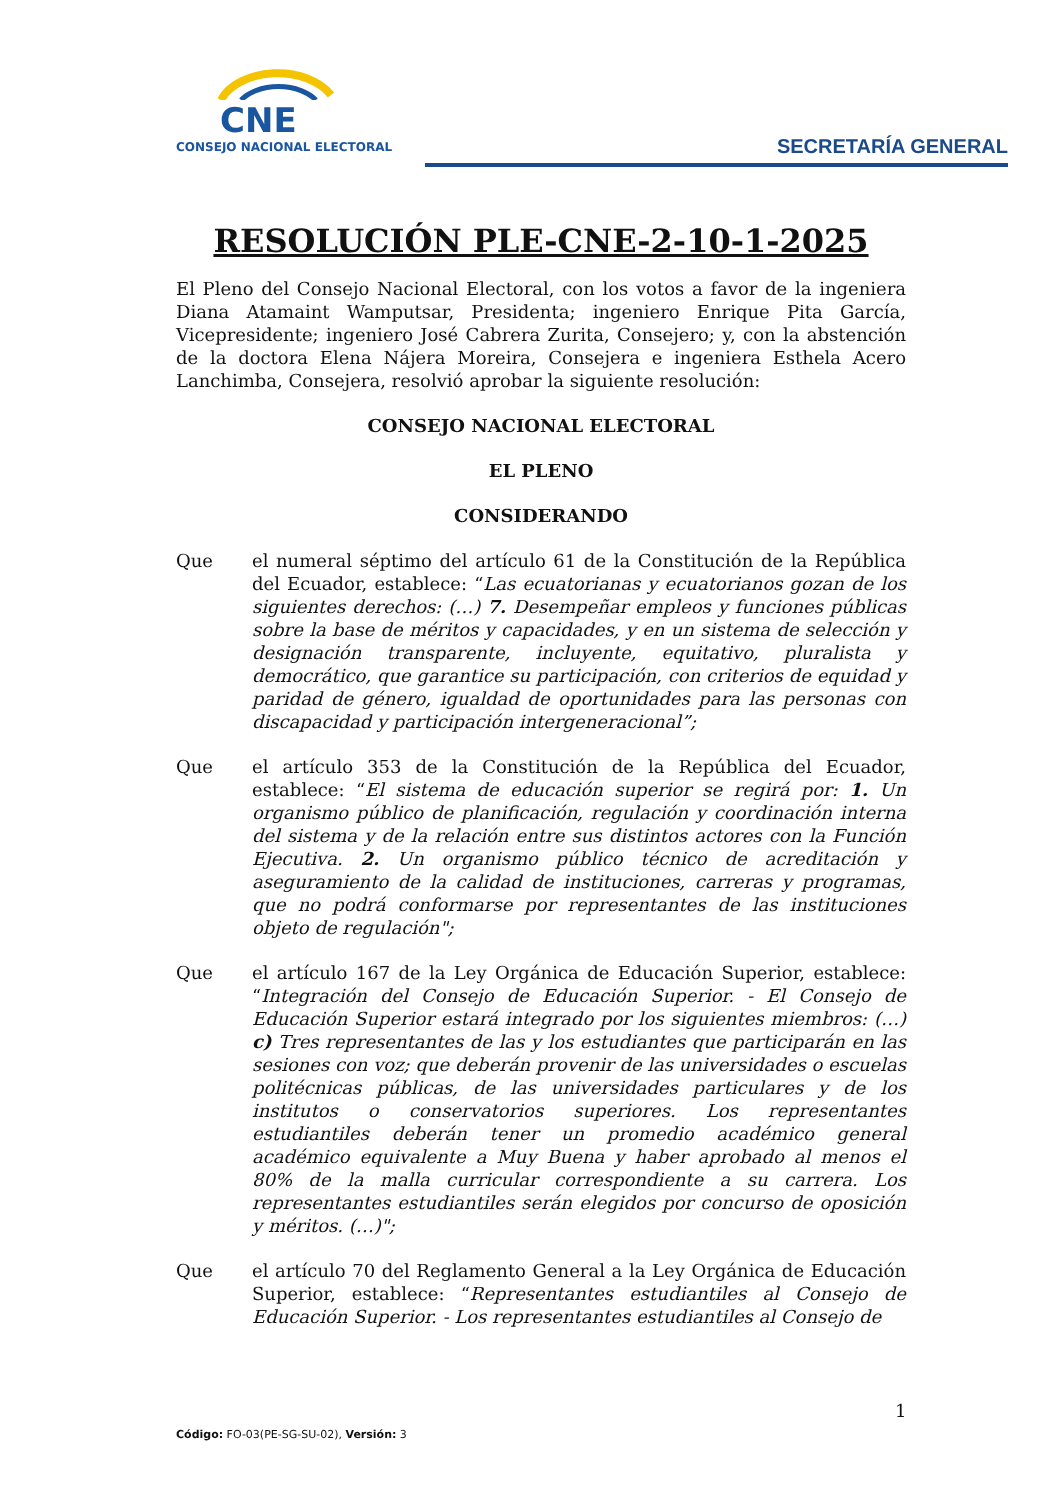CNE
CONSEJO NACIONAL ELECTORAL
SECRETARÍA GENERAL
RESOLUCIÓN PLE-CNE-2-10-1-2025
El Pleno del Consejo Nacional Electoral, con los votos a favor de la ingeniera Diana Atamaint Wamputsar, Presidenta; ingeniero Enrique Pita García, Vicepresidente; ingeniero José Cabrera Zurita, Consejero; y, con la abstención de la doctora Elena Nájera Moreira, Consejera e ingeniera Esthela Acero Lanchimba, Consejera, resolvió aprobar la siguiente resolución:
CONSEJO NACIONAL ELECTORAL
EL PLENO
CONSIDERANDO
Que el numeral séptimo del artículo 61 de la Constitución de la República del Ecuador, establece: “Las ecuatorianas y ecuatorianos gozan de los siguientes derechos: (…) 7. Desempeñar empleos y funciones públicas sobre la base de méritos y capacidades, y en un sistema de selección y designación transparente, incluyente, equitativo, pluralista y democrático, que garantice su participación, con criterios de equidad y paridad de género, igualdad de oportunidades para las personas con discapacidad y participación intergeneracional”;
Que el artículo 353 de la Constitución de la República del Ecuador, establece: “El sistema de educación superior se regirá por: 1. Un organismo público de planificación, regulación y coordinación interna del sistema y de la relación entre sus distintos actores con la Función Ejecutiva. 2. Un organismo público técnico de acreditación y aseguramiento de la calidad de instituciones, carreras y programas, que no podrá conformarse por representantes de las instituciones objeto de regulación";
Que el artículo 167 de la Ley Orgánica de Educación Superior, establece: “Integración del Consejo de Educación Superior. - El Consejo de Educación Superior estará integrado por los siguientes miembros: (…) c) Tres representantes de las y los estudiantes que participarán en las sesiones con voz; que deberán provenir de las universidades o escuelas politécnicas públicas, de las universidades particulares y de los institutos o conservatorios superiores. Los representantes estudiantiles deberán tener un promedio académico general académico equivalente a Muy Buena y haber aprobado al menos el 80% de la malla curricular correspondiente a su carrera. Los representantes estudiantiles serán elegidos por concurso de oposición y méritos. (…)";
Que el artículo 70 del Reglamento General a la Ley Orgánica de Educación Superior, establece: “Representantes estudiantiles al Consejo de Educación Superior. - Los representantes estudiantiles al Consejo de
1
Código: FO-03(PE-SG-SU-02), Versión: 3